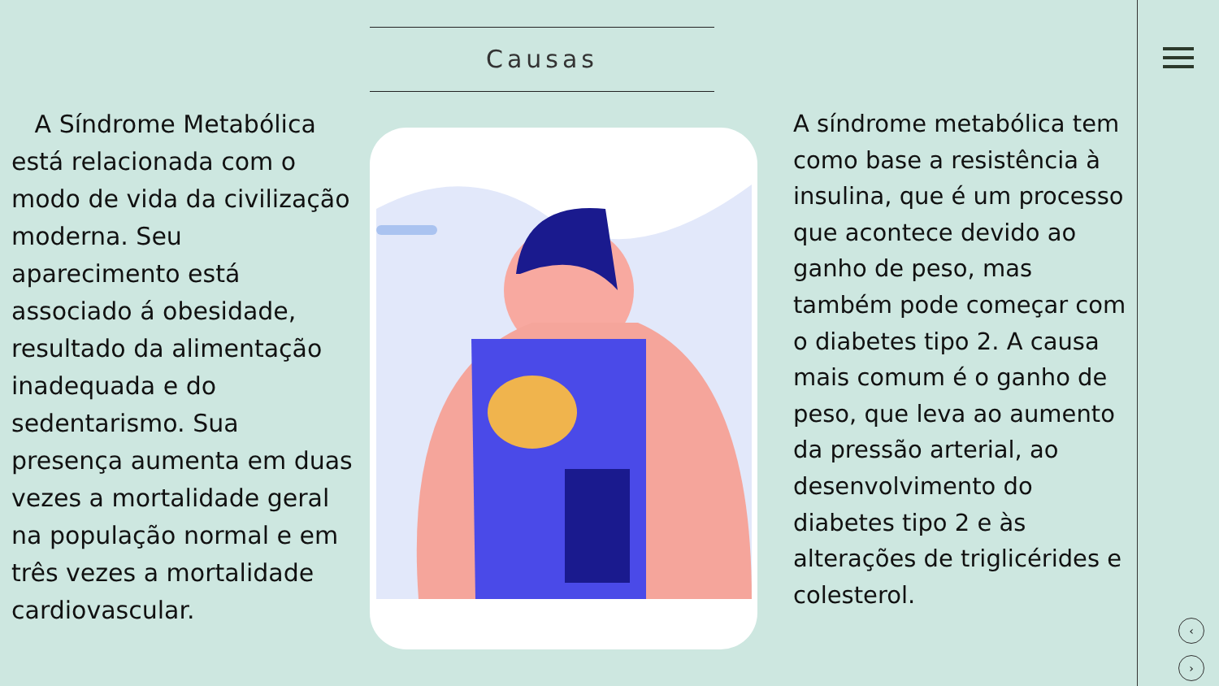Causas
A Síndrome Metabólica está relacionada com o modo de vida da civilização moderna. Seu aparecimento está associado á obesidade, resultado da alimentação inadequada e do sedentarismo. Sua presença aumenta em duas vezes a mortalidade geral na população normal e em três vezes a mortalidade cardiovascular.
A síndrome metabólica tem como base a resistência à insulina, que é um processo que acontece devido ao ganho de peso, mas também pode começar com o diabetes tipo 2. A causa mais comum é o ganho de peso, que leva ao aumento da pressão arterial, ao desenvolvimento do diabetes tipo 2 e às alterações de triglicérides e colesterol.
‹
›